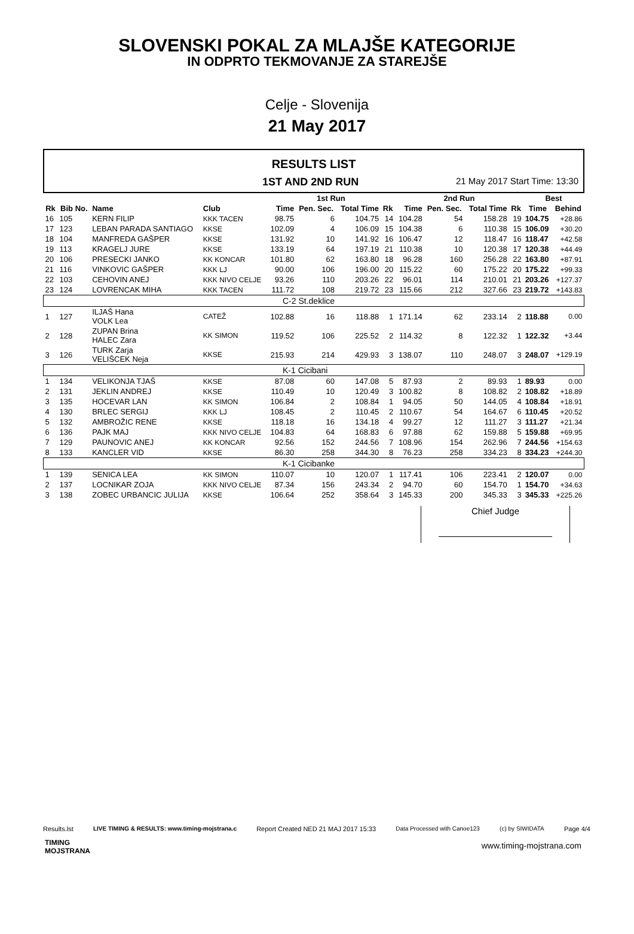SLOVENSKI POKAL ZA MLAJŠE KATEGORIJE
IN ODPRTO TEKMOVANJE ZA STAREJŠE
Celje - Slovenija
21 May 2017
RESULTS LIST
1ST AND 2ND RUN 21 May 2017 Start Time: 13:30
| | | | | 1st Run | | | | 2nd Run | | | | Best | |
| --- | --- | --- | --- | --- | --- | --- | --- | --- | --- | --- | --- | --- | --- |
| Rk | Bib No. | Name | Club | Time | Pen. Sec. | Total Time | Rk | Time | Pen. Sec. | Total Time | Rk | Time | Behind |
| 16 | 105 | KERN FILIP | KKK TACEN | 98.75 | 6 | 104.75 | 14 | 104.28 | 54 | 158.28 | 19 | 104.75 | +28.86 |
| 17 | 123 | LEBAN PARADA SANTIAGO | KKSE | 102.09 | 4 | 106.09 | 15 | 104.38 | 6 | 110.38 | 15 | 106.09 | +30.20 |
| 18 | 104 | MANFREDA GAŠPER | KKSE | 131.92 | 10 | 141.92 | 16 | 106.47 | 12 | 118.47 | 16 | 118.47 | +42.58 |
| 19 | 113 | KRAGELJ JURE | KKSE | 133.19 | 64 | 197.19 | 21 | 110.38 | 10 | 120.38 | 17 | 120.38 | +44.49 |
| 20 | 106 | PRESECKI JANKO | KK KONCAR | 101.80 | 62 | 163.80 | 18 | 96.28 | 160 | 256.28 | 22 | 163.80 | +87.91 |
| 21 | 116 | VINKOVIC GAŠPER | KKK LJ | 90.00 | 106 | 196.00 | 20 | 115.22 | 60 | 175.22 | 20 | 175.22 | +99.33 |
| 22 | 103 | CEHOVIN ANEJ | KKK NIVO CELJE | 93.26 | 110 | 203.26 | 22 | 96.01 | 114 | 210.01 | 21 | 203.26 | +127.37 |
| 23 | 124 | LOVRENCAK MIHA | KKK TACEN | 111.72 | 108 | 219.72 | 23 | 115.66 | 212 | 327.66 | 23 | 219.72 | +143.83 |
| C-2 St.deklice | | | | | | | | | | | | | |
| 1 | 127 | ILJAŠ Hana VOLK Lea | CATEŽ | 102.88 | 16 | 118.88 | 1 | 171.14 | 62 | 233.14 | 2 | 118.88 | 0.00 |
| 2 | 128 | ZUPAN Brina HALEC Zara | KK SIMON | 119.52 | 106 | 225.52 | 2 | 114.32 | 8 | 122.32 | 1 | 122.32 | +3.44 |
| 3 | 126 | TURK Zarja VELIŠCEK Neja | KKSE | 215.93 | 214 | 429.93 | 3 | 138.07 | 110 | 248.07 | 3 | 248.07 | +129.19 |
| K-1 Cicibani | | | | | | | | | | | | | |
| 1 | 134 | VELIKONJA TJAŠ | KKSE | 87.08 | 60 | 147.08 | 5 | 87.93 | 2 | 89.93 | 1 | 89.93 | 0.00 |
| 2 | 131 | JEKLIN ANDREJ | KKSE | 110.49 | 10 | 120.49 | 3 | 100.82 | 8 | 108.82 | 2 | 108.82 | +18.89 |
| 3 | 135 | HOCEVAR LAN | KK SIMON | 106.84 | 2 | 108.84 | 1 | 94.05 | 50 | 144.05 | 4 | 108.84 | +18.91 |
| 4 | 130 | BRLEC SERGIJ | KKK LJ | 108.45 | 2 | 110.45 | 2 | 110.67 | 54 | 164.67 | 6 | 110.45 | +20.52 |
| 5 | 132 | AMBROŽIC RENE | KKSE | 118.18 | 16 | 134.18 | 4 | 99.27 | 12 | 111.27 | 3 | 111.27 | +21.34 |
| 6 | 136 | PAJK MAJ | KKK NIVO CELJE | 104.83 | 64 | 168.83 | 6 | 97.88 | 62 | 159.88 | 5 | 159.88 | +69.95 |
| 7 | 129 | PAUNOVIC ANEJ | KK KONCAR | 92.56 | 152 | 244.56 | 7 | 108.96 | 154 | 262.96 | 7 | 244.56 | +154.63 |
| 8 | 133 | KANCLER VID | KKSE | 86.30 | 258 | 344.30 | 8 | 76.23 | 258 | 334.23 | 8 | 334.23 | +244.30 |
| K-1 Cicibanke | | | | | | | | | | | | | |
| 1 | 139 | SENICA LEA | KK SIMON | 110.07 | 10 | 120.07 | 1 | 117.41 | 106 | 223.41 | 2 | 120.07 | 0.00 |
| 2 | 137 | LOCNIKAR ZOJA | KKK NIVO CELJE | 87.34 | 156 | 243.34 | 2 | 94.70 | 60 | 154.70 | 1 | 154.70 | +34.63 |
| 3 | 138 | ZOBEC URBANCIC JULIJA | KKSE | 106.64 | 252 | 358.64 | 3 | 145.33 | 200 | 345.33 | 3 | 345.33 | +225.26 |
Chief Judge
Results.lst LIVE TIMING & RESULTS: www.timing-mojstrana.c Report Created NED 21 MAJ 2017 15:33 Data Processed with Canoe123 (c) by SIWIDATA Page 4/4
TIMING
MOJSTRANA
www.timing-mojstrana.com